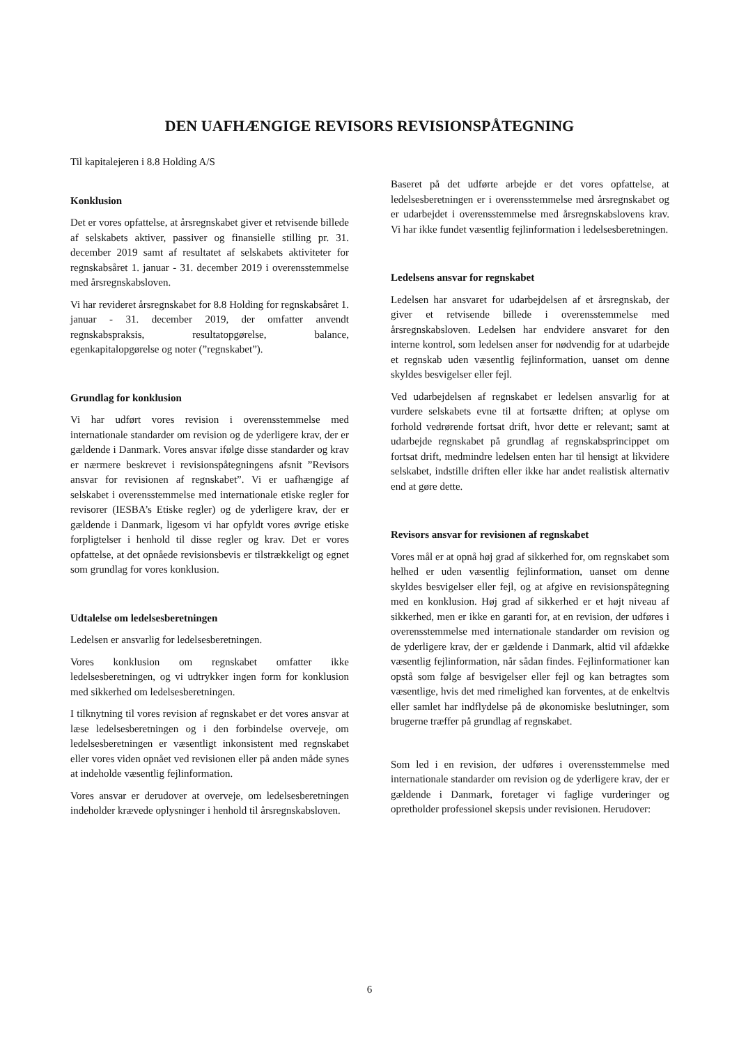DEN UAFHÆNGIGE REVISORS REVISIONSPÅTEGNING
Til kapitalejeren i 8.8 Holding A/S
Konklusion
Det er vores opfattelse, at årsregnskabet giver et retvisende billede af selskabets aktiver, passiver og finansielle stilling pr. 31. december 2019 samt af resultatet af selskabets aktiviteter for regnskabsåret 1. januar - 31. december 2019 i overensstemmelse med årsregnskabsloven.
Vi har revideret årsregnskabet for 8.8 Holding for regnskabsåret 1. januar - 31. december 2019, der omfatter anvendt regnskabspraksis, resultatopgørelse, balance, egenkapitalopgørelse og noter (”regnskabet”).
Grundlag for konklusion
Vi har udført vores revision i overensstemmelse med internationale standarder om revision og de yderligere krav, der er gældende i Danmark. Vores ansvar ifølge disse standarder og krav er nærmere beskrevet i revisionspåtegningens afsnit ”Revisors ansvar for revisionen af regnskabet”. Vi er uafhængige af selskabet i overensstemmelse med internationale etiske regler for revisorer (IESBA’s Etiske regler) og de yderligere krav, der er gældende i Danmark, ligesom vi har opfyldt vores øvrige etiske forpligtelser i henhold til disse regler og krav. Det er vores opfattelse, at det opnåede revisionsbevis er tilstrækkeligt og egnet som grundlag for vores konklusion.
Udtalelse om ledelsesberetningen
Ledelsen er ansvarlig for ledelsesberetningen.
Vores konklusion om regnskabet omfatter ikke ledelsesberetningen, og vi udtrykker ingen form for konklusion med sikkerhed om ledelsesberetningen.
I tilknytning til vores revision af regnskabet er det vores ansvar at læse ledelsesberetningen og i den forbindelse overveje, om ledelsesberetningen er væsentligt inkonsistent med regnskabet eller vores viden opnået ved revisionen eller på anden måde synes at indeholde væsentlig fejlinformation.
Vores ansvar er derudover at overveje, om ledelsesberetningen indeholder krævede oplysninger i henhold til årsregnskabsloven.
Baseret på det udførte arbejde er det vores opfattelse, at ledelsesberetningen er i overensstemmelse med årsregnskabet og er udarbejdet i overensstemmelse med årsregnskabslovens krav. Vi har ikke fundet væsentlig fejlinformation i ledelsesberetningen.
Ledelsens ansvar for regnskabet
Ledelsen har ansvaret for udarbejdelsen af et årsregnskab, der giver et retvisende billede i overensstemmelse med årsregnskabsloven. Ledelsen har endvidere ansvaret for den interne kontrol, som ledelsen anser for nødvendig for at udarbejde et regnskab uden væsentlig fejlinformation, uanset om denne skyldes besvigelser eller fejl.
Ved udarbejdelsen af regnskabet er ledelsen ansvarlig for at vurdere selskabets evne til at fortsætte driften; at oplyse om forhold vedrørende fortsat drift, hvor dette er relevant; samt at udarbejde regnskabet på grundlag af regnskabsprincippet om fortsat drift, medmindre ledelsen enten har til hensigt at likvidere selskabet, indstille driften eller ikke har andet realistisk alternativ end at gøre dette.
Revisors ansvar for revisionen af regnskabet
Vores mål er at opnå høj grad af sikkerhed for, om regnskabet som helhed er uden væsentlig fejlinformation, uanset om denne skyldes besvigelser eller fejl, og at afgive en revisionspåtegning med en konklusion. Høj grad af sikkerhed er et højt niveau af sikkerhed, men er ikke en garanti for, at en revision, der udføres i overensstemmelse med internationale standarder om revision og de yderligere krav, der er gældende i Danmark, altid vil afdække væsentlig fejlinformation, når sådan findes. Fejlinformationer kan opstå som følge af besvigelser eller fejl og kan betragtes som væsentlige, hvis det med rimelighed kan forventes, at de enkeltvis eller samlet har indflydelse på de økonomiske beslutninger, som brugerne træffer på grundlag af regnskabet.
Som led i en revision, der udføres i overensstemmelse med internationale standarder om revision og de yderligere krav, der er gældende i Danmark, foretager vi faglige vurderinger og opretholder professionel skepsis under revisionen. Herudover:
6